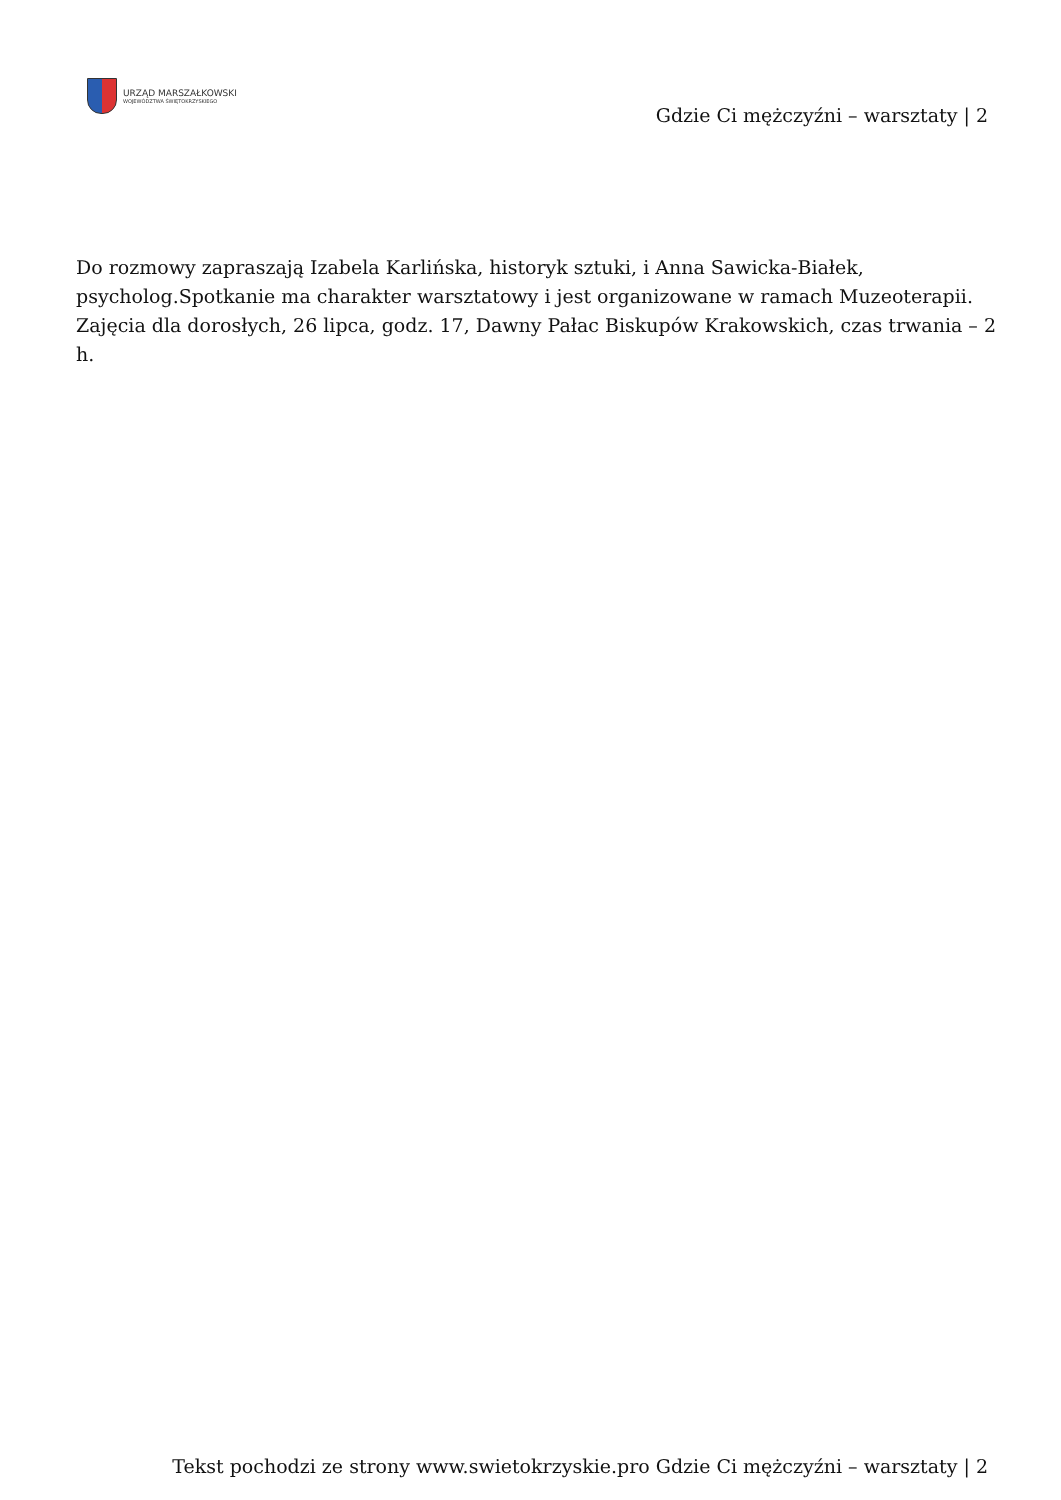URZĄD MARSZAŁKOWSKI
WOJEWÓDZTWA ŚWIĘTOKRZYSKIEGO
Gdzie Ci mężczyźni – warsztaty | 2
Do rozmowy zapraszają Izabela Karlińska, historyk sztuki, i Anna Sawicka-Białek, psycholog.Spotkanie ma charakter warsztatowy i jest organizowane w ramach Muzeoterapii. Zajęcia dla dorosłych, 26 lipca, godz. 17, Dawny Pałac Biskupów Krakowskich, czas trwania – 2 h.
Tekst pochodzi ze strony www.swietokrzyskie.pro Gdzie Ci mężczyźni – warsztaty | 2